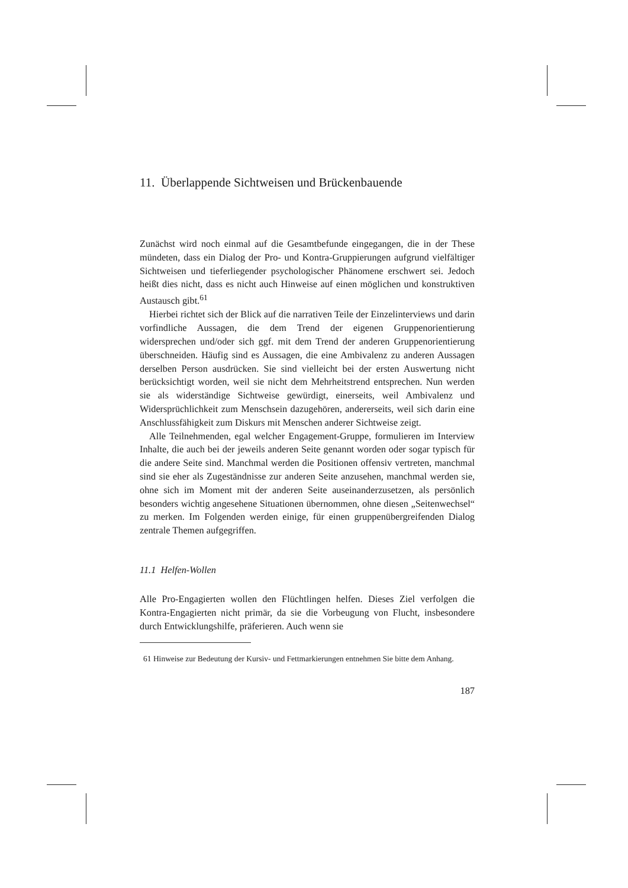11. Überlappende Sichtweisen und Brückenbauende
Zunächst wird noch einmal auf die Gesamtbefunde eingegangen, die in der These mündeten, dass ein Dialog der Pro- und Kontra-Gruppierungen aufgrund vielfältiger Sichtweisen und tieferliegender psychologischer Phänomene erschwert sei. Jedoch heißt dies nicht, dass es nicht auch Hinweise auf einen möglichen und konstruktiven Austausch gibt.<sup>61</sup>
Hierbei richtet sich der Blick auf die narrativen Teile der Einzelinterviews und darin vorfindliche Aussagen, die dem Trend der eigenen Gruppenorientierung widersprechen und/oder sich ggf. mit dem Trend der anderen Gruppenorientierung überschneiden. Häufig sind es Aussagen, die eine Ambivalenz zu anderen Aussagen derselben Person ausdrücken. Sie sind vielleicht bei der ersten Auswertung nicht berücksichtigt worden, weil sie nicht dem Mehrheitstrend entsprechen. Nun werden sie als widerständige Sichtweise gewürdigt, einerseits, weil Ambivalenz und Widersprüchlichkeit zum Menschsein dazugehören, andererseits, weil sich darin eine Anschlussfähigkeit zum Diskurs mit Menschen anderer Sichtweise zeigt.
Alle Teilnehmenden, egal welcher Engagement-Gruppe, formulieren im Interview Inhalte, die auch bei der jeweils anderen Seite genannt worden oder sogar typisch für die andere Seite sind. Manchmal werden die Positionen offensiv vertreten, manchmal sind sie eher als Zugeständnisse zur anderen Seite anzusehen, manchmal werden sie, ohne sich im Moment mit der anderen Seite auseinanderzusetzen, als persönlich besonders wichtig angesehene Situationen übernommen, ohne diesen „Seitenwechsel“ zu merken. Im Folgenden werden einige, für einen gruppenübergreifenden Dialog zentrale Themen aufgegriffen.
11.1 Helfen-Wollen
Alle Pro-Engagierten wollen den Flüchtlingen helfen. Dieses Ziel verfolgen die Kontra-Engagierten nicht primär, da sie die Vorbeugung von Flucht, insbesondere durch Entwicklungshilfe, präferieren. Auch wenn sie
61 Hinweise zur Bedeutung der Kursiv- und Fettmarkierungen entnehmen Sie bitte dem Anhang.
187